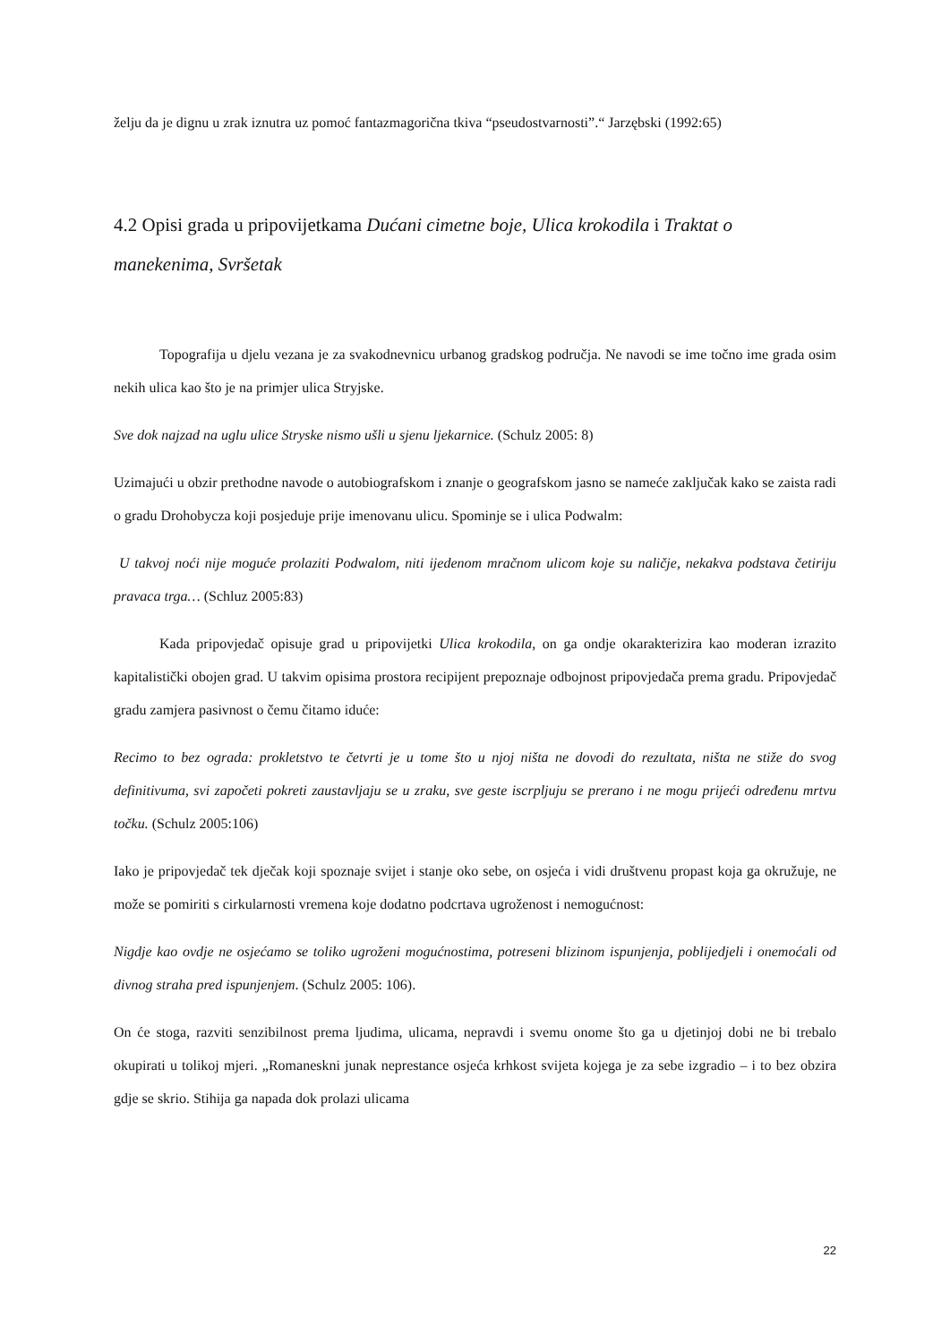želju da je dignu u zrak iznutra uz pomoć fantazmagorična tkiva “pseudostvarnosti”.“ Jarzębski (1992:65)
4.2 Opisi grada u pripovijetkama Dućani cimetne boje, Ulica krokodila i Traktat o manekenima, Svršetak
Topografija u djelu vezana je za svakodnevnicu urbanog gradskog područja. Ne navodi se ime točno ime grada osim nekih ulica kao što je na primjer ulica Stryjske.
Sve dok najzad na uglu ulice Stryske nismo ušli u sjenu ljekarnice. (Schulz 2005: 8)
Uzimajući u obzir prethodne navode o autobiografskom i znanje o geografskom jasno se nameće zaključak kako se zaista radi o gradu Drohobycza koji posjeduje prije imenovanu ulicu. Spominje se i ulica Podwalm:
U takvoj noći nije moguće prolaziti Podwalom, niti ijedenom mračnom ulicom koje su naličje, nekakva podstava četiriju pravaca trga… (Schluz 2005:83)
Kada pripovjedač opisuje grad u pripovijetki Ulica krokodila, on ga ondje okarakterizira kao moderan izrazito kapitalistički obojen grad. U takvim opisima prostora recipijent prepoznaje odbojnost pripovjedača prema gradu. Pripovjedač gradu zamjera pasivnost o čemu čitamo iduće:
Recimo to bez ograda: prokletstvo te četvrti je u tome što u njoj ništa ne dovodi do rezultata, ništa ne stiže do svog definitivuma, svi započeti pokreti zaustavljaju se u zraku, sve geste iscrpljuju se prerano i ne mogu prijeći određenu mrtvu točku. (Schulz 2005:106)
Iako je pripovjedač tek dječak koji spoznaje svijet i stanje oko sebe, on osjeća i vidi društvenu propast koja ga okružuje, ne može se pomiriti s cirkularnosti vremena koje dodatno podcrtava ugroženost i nemogućnost:
Nigdje kao ovdje ne osjećamo se toliko ugroženi mogućnostima, potreseni blizinom ispunjenja, poblijedjeli i onemoćali od divnog straha pred ispunjenjem. (Schulz 2005: 106).
On će stoga, razviti senzibilnost prema ljudima, ulicama, nepravdi i svemu onome što ga u djetinjoj dobi ne bi trebalo okupirati u tolikoj mjeri. „Romaneskni junak neprestance osjeća krhkost svijeta kojega je za sebe izgradio – i to bez obzira gdje se skrio. Stihija ga napada dok prolazi ulicama
22